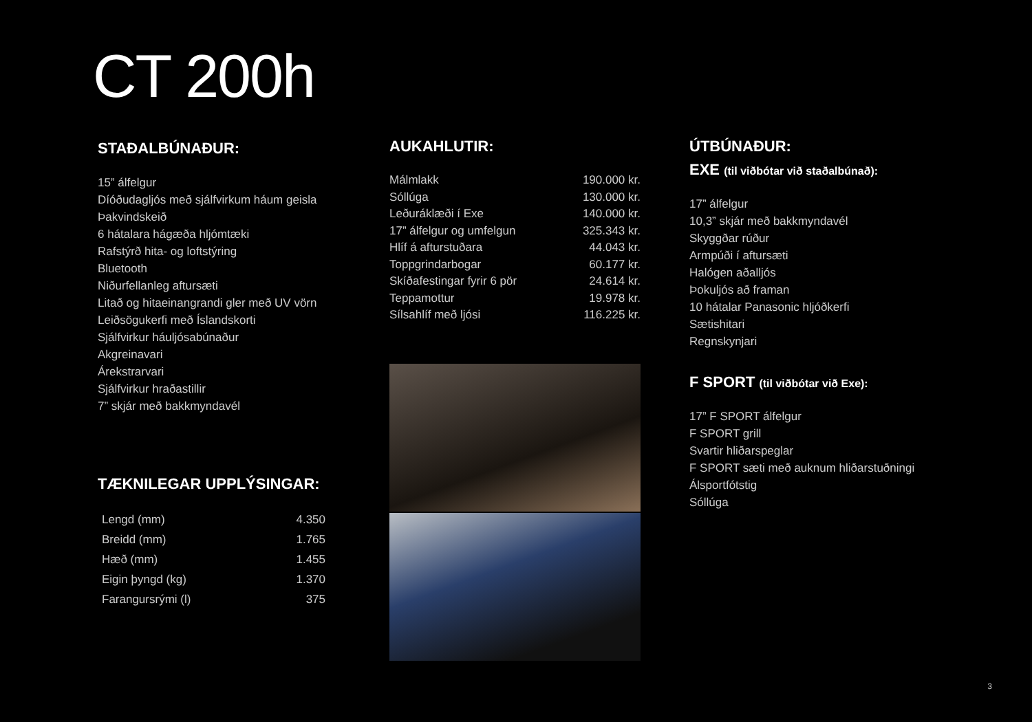CT 200h
STAÐALBÚNAÐUR:
15” álfelgur
Díóðudagljós með sjálfvirkum háum geisla
Þakvindskeið
6 hátalara hágæða hljómtæki
Rafstýrð hita- og loftstýring
Bluetooth
Niðurfellanleg aftursæti
Litað og hitaeinangrandi gler með UV vörn
Leiðsögukerfi með Íslandskorti
Sjálfvirkur háuljósabúnaður
Akgreinavari
Árekstrarvari
Sjálfvirkur hraðastillir
7” skjár með bakkmyndavél
TÆKNILEGAR UPPLÝSINGAR:
| Lengd (mm) | 4.350 |
| Breidd (mm) | 1.765 |
| Hæð (mm) | 1.455 |
| Eigin þyngd (kg) | 1.370 |
| Farangursrými (l) | 375 |
AUKAHLUTIR:
| Málmlakk | 190.000 kr. |
| Sóllúga | 130.000 kr. |
| Leðuráklæði í Exe | 140.000 kr. |
| 17” álfelgur og umfelgun | 325.343 kr. |
| Hlíf á afturstuðara | 44.043 kr. |
| Toppgrindarbogar | 60.177 kr. |
| Skíðafestingar fyrir 6 pör | 24.614 kr. |
| Teppamottur | 19.978 kr. |
| Sílsahlíf með ljósi | 116.225 kr. |
ÚTBÚNAÐUR:
EXE (til viðbótar við staðalbúnað):
17” álfelgur
10,3” skjár með bakkmyndavél
Skyggðar rúður
Armpúði í aftursæti
Halógen aðalljós
Þokuljós að framan
10 hátalar Panasonic hljóðkerfi
Sætishitari
Regnskynjari
F SPORT (til viðbótar við Exe):
17” F SPORT álfelgur
F SPORT grill
Svartir hliðarspeglar
F SPORT sæti með auknum hliðarstuðningi
Álsportfótstig
Sóllúga
3